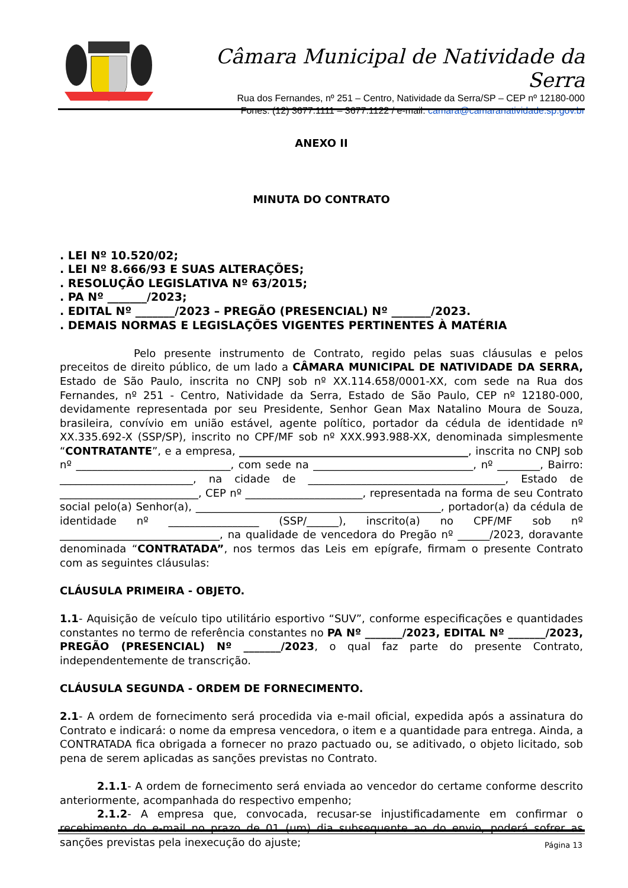Câmara Municipal de Natividade da Serra
Rua dos Fernandes, nº 251 – Centro, Natividade da Serra/SP – CEP nº 12180-000
Fones: (12) 3677.1111 – 3677.1122 / e-mail: camara@camaranatividade.sp.gov.br
ANEXO II
MINUTA DO CONTRATO
. LEI Nº 10.520/02;
. LEI Nº 8.666/93 E SUAS ALTERAÇÕES;
. RESOLUÇÃO LEGISLATIVA Nº 63/2015;
. PA Nº _______/2023;
. EDITAL Nº _______/2023 – PREGÃO (PRESENCIAL) Nº _______/2023.
. DEMAIS NORMAS E LEGISLAÇÕES VIGENTES PERTINENTES À MATÉRIA
Pelo presente instrumento de Contrato, regido pelas suas cláusulas e pelos preceitos de direito público, de um lado a CÂMARA MUNICIPAL DE NATIVIDADE DA SERRA, Estado de São Paulo, inscrita no CNPJ sob nº XX.114.658/0001-XX, com sede na Rua dos Fernandes, nº 251 - Centro, Natividade da Serra, Estado de São Paulo, CEP nº 12180-000, devidamente representada por seu Presidente, Senhor Gean Max Natalino Moura de Souza, brasileira, convívio em união estável, agente político, portador da cédula de identidade nº XX.335.692-X (SSP/SP), inscrito no CPF/MF sob nº XXX.993.988-XX, denominada simplesmente “CONTRATANTE”, e a empresa, ___________________________________________, inscrita no CNPJ sob nº _____________________________, com sede na ______________________________, nº ________, Bairro: _________________________, na cidade de _____________________________________, Estado de __________________________, CEP nº ______________________, representada na forma de seu Contrato social pelo(a) Senhor(a), ______________________________________________, portador(a) da cédula de identidade nº _________________ (SSP/______), inscrito(a) no CPF/MF sob nº ______________________________, na qualidade de vencedora do Pregão nº ______/2023, doravante denominada “CONTRATADA”, nos termos das Leis em epígrafe, firmam o presente Contrato com as seguintes cláusulas:
CLÁUSULA PRIMEIRA - OBJETO.
1.1- Aquisição de veículo tipo utilitário esportivo “SUV”, conforme especificações e quantidades constantes no termo de referência constantes no PA Nº _______/2023, EDITAL Nº _______/2023, PREGÃO (PRESENCIAL) Nº _______/2023, o qual faz parte do presente Contrato, independentemente de transcrição.
CLÁUSULA SEGUNDA - ORDEM DE FORNECIMENTO.
2.1- A ordem de fornecimento será procedida via e-mail oficial, expedida após a assinatura do Contrato e indicará: o nome da empresa vencedora, o item e a quantidade para entrega. Ainda, a CONTRATADA fica obrigada a fornecer no prazo pactuado ou, se aditivado, o objeto licitado, sob pena de serem aplicadas as sanções previstas no Contrato.
2.1.1- A ordem de fornecimento será enviada ao vencedor do certame conforme descrito anteriormente, acompanhada do respectivo empenho;
2.1.2- A empresa que, convocada, recusar-se injustificadamente em confirmar o recebimento do e-mail no prazo de 01 (um) dia subsequente ao do envio, poderá sofrer as sanções previstas pela inexecução do ajuste;
Página 13